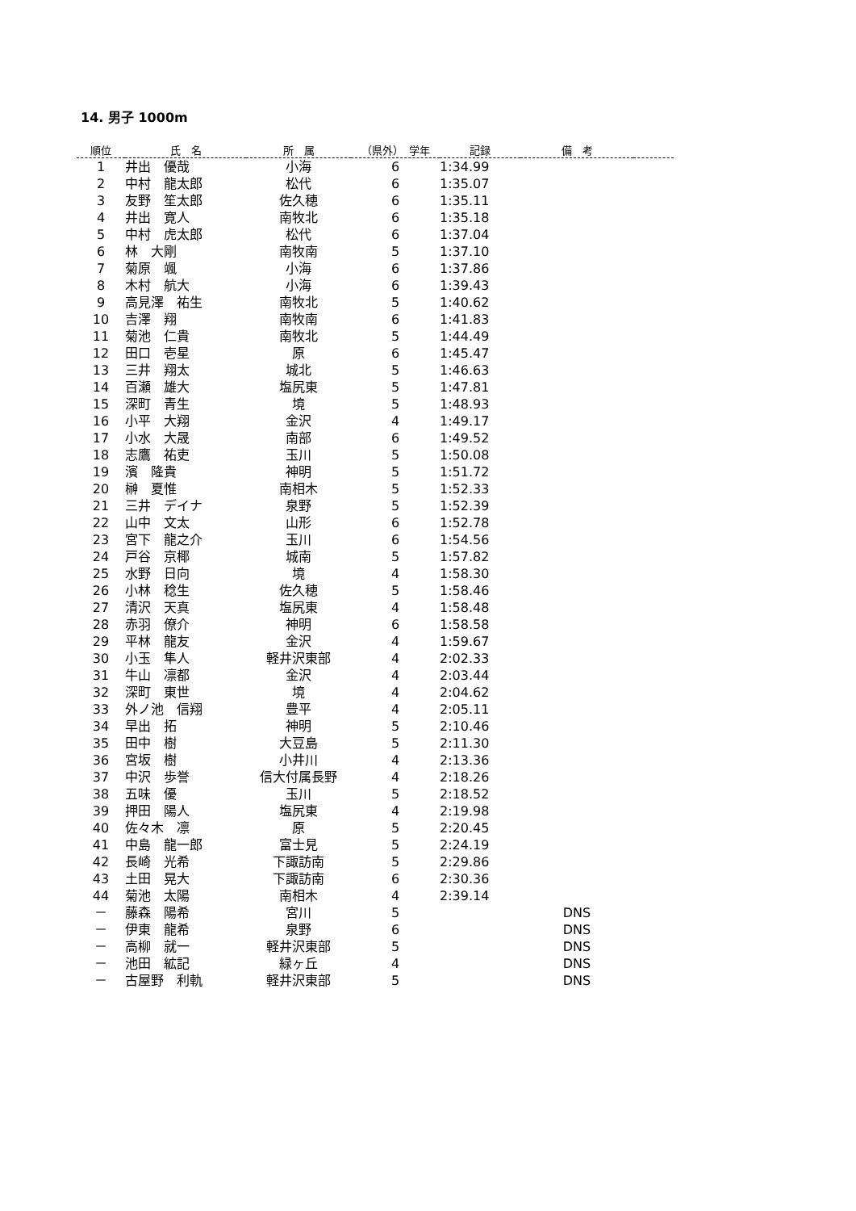14. 男子 1000m
| 順位 | 氏 名 | 所 属 | （県外） 学年 | 記録 | 備 考 | |
| --- | --- | --- | --- | --- | --- | --- |
| 1 | 井出 優哉 | 小海 | 6 | 1:34.99 | | |
| 2 | 中村 龍太郎 | 松代 | 6 | 1:35.07 | | |
| 3 | 友野 笙太郎 | 佐久穂 | 6 | 1:35.11 | | |
| 4 | 井出 寛人 | 南牧北 | 6 | 1:35.18 | | |
| 5 | 中村 虎太郎 | 松代 | 6 | 1:37.04 | | |
| 6 | 林 大剛 | 南牧南 | 5 | 1:37.10 | | |
| 7 | 菊原 颯 | 小海 | 6 | 1:37.86 | | |
| 8 | 木村 航大 | 小海 | 6 | 1:39.43 | | |
| 9 | 高見澤 祐生 | 南牧北 | 5 | 1:40.62 | | |
| 10 | 吉澤 翔 | 南牧南 | 6 | 1:41.83 | | |
| 11 | 菊池 仁貴 | 南牧北 | 5 | 1:44.49 | | |
| 12 | 田口 壱星 | 原 | 6 | 1:45.47 | | |
| 13 | 三井 翔太 | 城北 | 5 | 1:46.63 | | |
| 14 | 百瀬 雄大 | 塩尻東 | 5 | 1:47.81 | | |
| 15 | 深町 青生 | 境 | 5 | 1:48.93 | | |
| 16 | 小平 大翔 | 金沢 | 4 | 1:49.17 | | |
| 17 | 小水 大晟 | 南部 | 6 | 1:49.52 | | |
| 18 | 志鷹 祐吏 | 玉川 | 5 | 1:50.08 | | |
| 19 | 濱 隆貴 | 神明 | 5 | 1:51.72 | | |
| 20 | 榊 夏惟 | 南相木 | 5 | 1:52.33 | | |
| 21 | 三井 デイナ | 泉野 | 5 | 1:52.39 | | |
| 22 | 山中 文太 | 山形 | 6 | 1:52.78 | | |
| 23 | 宮下 龍之介 | 玉川 | 6 | 1:54.56 | | |
| 24 | 戸谷 京椰 | 城南 | 5 | 1:57.82 | | |
| 25 | 水野 日向 | 境 | 4 | 1:58.30 | | |
| 26 | 小林 稔生 | 佐久穂 | 5 | 1:58.46 | | |
| 27 | 清沢 天真 | 塩尻東 | 4 | 1:58.48 | | |
| 28 | 赤羽 僚介 | 神明 | 6 | 1:58.58 | | |
| 29 | 平林 龍友 | 金沢 | 4 | 1:59.67 | | |
| 30 | 小玉 隼人 | 軽井沢東部 | 4 | 2:02.33 | | |
| 31 | 牛山 凛都 | 金沢 | 4 | 2:03.44 | | |
| 32 | 深町 東世 | 境 | 4 | 2:04.62 | | |
| 33 | 外ノ池 信翔 | 豊平 | 4 | 2:05.11 | | |
| 34 | 早出 拓 | 神明 | 5 | 2:10.46 | | |
| 35 | 田中 樹 | 大豆島 | 5 | 2:11.30 | | |
| 36 | 宮坂 樹 | 小井川 | 4 | 2:13.36 | | |
| 37 | 中沢 歩誉 | 信大付属長野 | 4 | 2:18.26 | | |
| 38 | 五味 優 | 玉川 | 5 | 2:18.52 | | |
| 39 | 押田 陽人 | 塩尻東 | 4 | 2:19.98 | | |
| 40 | 佐々木 凛 | 原 | 5 | 2:20.45 | | |
| 41 | 中島 龍一郎 | 富士見 | 5 | 2:24.19 | | |
| 42 | 長崎 光希 | 下諏訪南 | 5 | 2:29.86 | | |
| 43 | 土田 晃大 | 下諏訪南 | 6 | 2:30.36 | | |
| 44 | 菊池 太陽 | 南相木 | 4 | 2:39.14 | | |
| － | 藤森 陽希 | 宮川 | 5 | | DNS | |
| － | 伊東 龍希 | 泉野 | 6 | | DNS | |
| － | 高柳 就一 | 軽井沢東部 | 5 | | DNS | |
| － | 池田 絋記 | 緑ヶ丘 | 4 | | DNS | |
| － | 古屋野 利軌 | 軽井沢東部 | 5 | | DNS | |